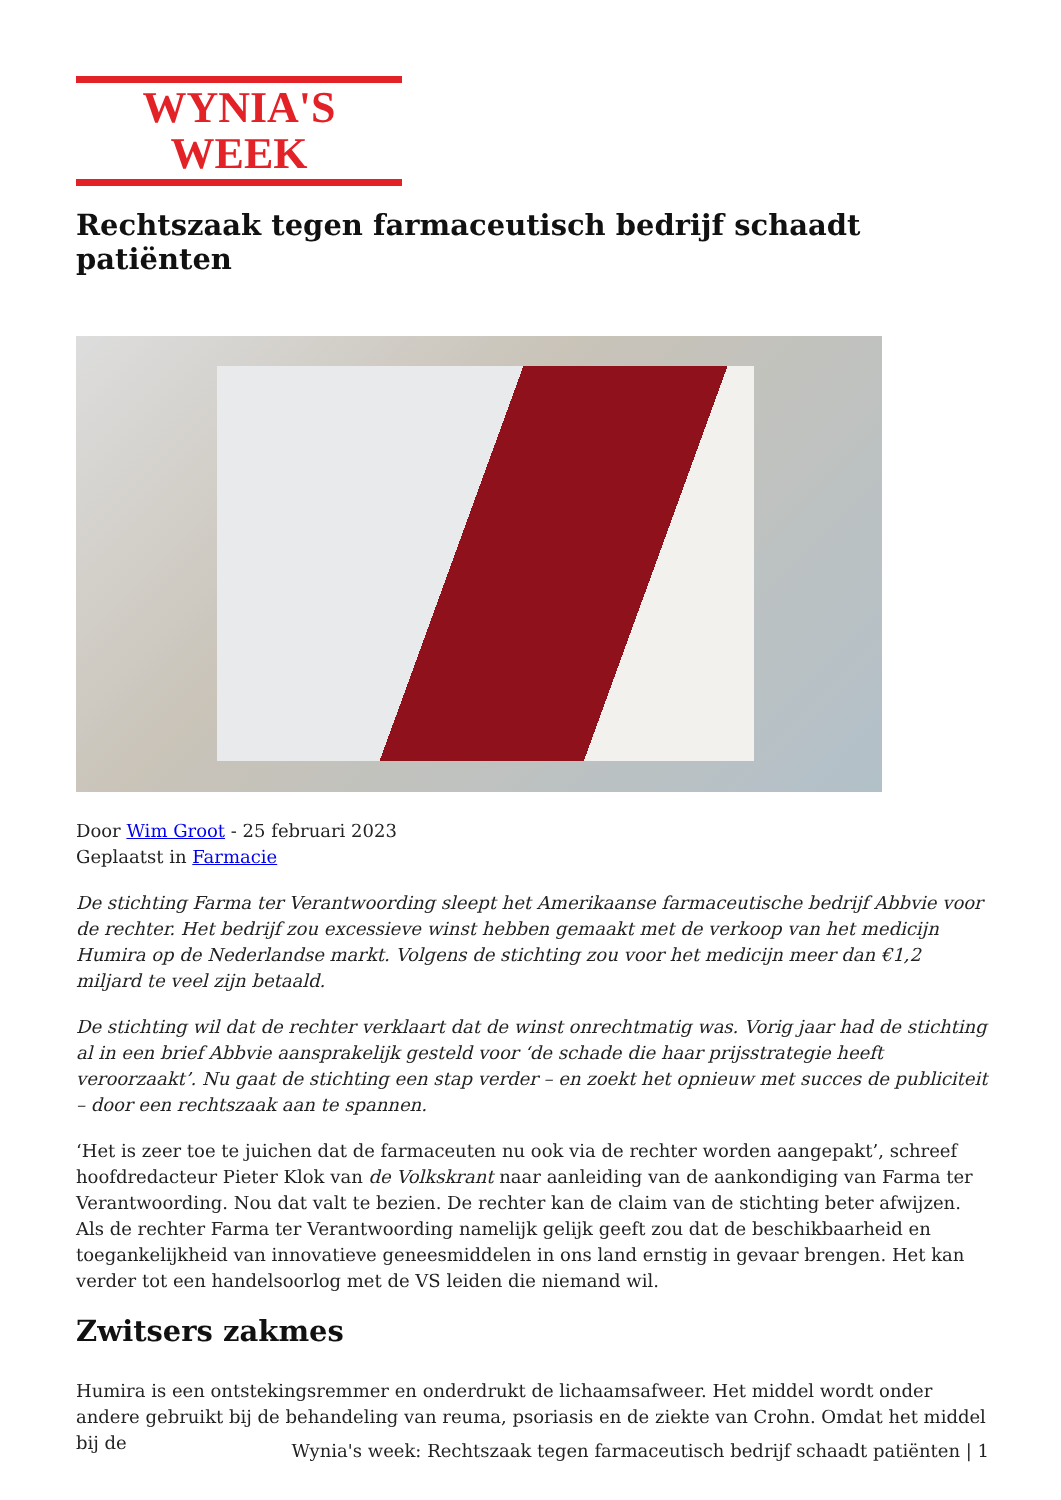WYNIA'S WEEK
Rechtszaak tegen farmaceutisch bedrijf schaadt patiënten
Door Wim Groot - 25 februari 2023
Geplaatst in Farmacie
De stichting Farma ter Verantwoording sleept het Amerikaanse farmaceutische bedrijf Abbvie voor de rechter. Het bedrijf zou excessieve winst hebben gemaakt met de verkoop van het medicijn Humira op de Nederlandse markt. Volgens de stichting zou voor het medicijn meer dan €1,2 miljard te veel zijn betaald.
De stichting wil dat de rechter verklaart dat de winst onrechtmatig was. Vorig jaar had de stichting al in een brief Abbvie aansprakelijk gesteld voor ‘de schade die haar prijsstrategie heeft veroorzaakt’. Nu gaat de stichting een stap verder – en zoekt het opnieuw met succes de publiciteit – door een rechtszaak aan te spannen.
‘Het is zeer toe te juichen dat de farmaceuten nu ook via de rechter worden aangepakt’, schreef hoofdredacteur Pieter Klok van de Volkskrant naar aanleiding van de aankondiging van Farma ter Verantwoording. Nou dat valt te bezien. De rechter kan de claim van de stichting beter afwijzen. Als de rechter Farma ter Verantwoording namelijk gelijk geeft zou dat de beschikbaarheid en toegankelijkheid van innovatieve geneesmiddelen in ons land ernstig in gevaar brengen. Het kan verder tot een handelsoorlog met de VS leiden die niemand wil.
Zwitsers zakmes
Humira is een ontstekingsremmer en onderdrukt de lichaamsafweer. Het middel wordt onder andere gebruikt bij de behandeling van reuma, psoriasis en de ziekte van Crohn. Omdat het middel bij de
Wynia's week: Rechtszaak tegen farmaceutisch bedrijf schaadt patiënten | 1